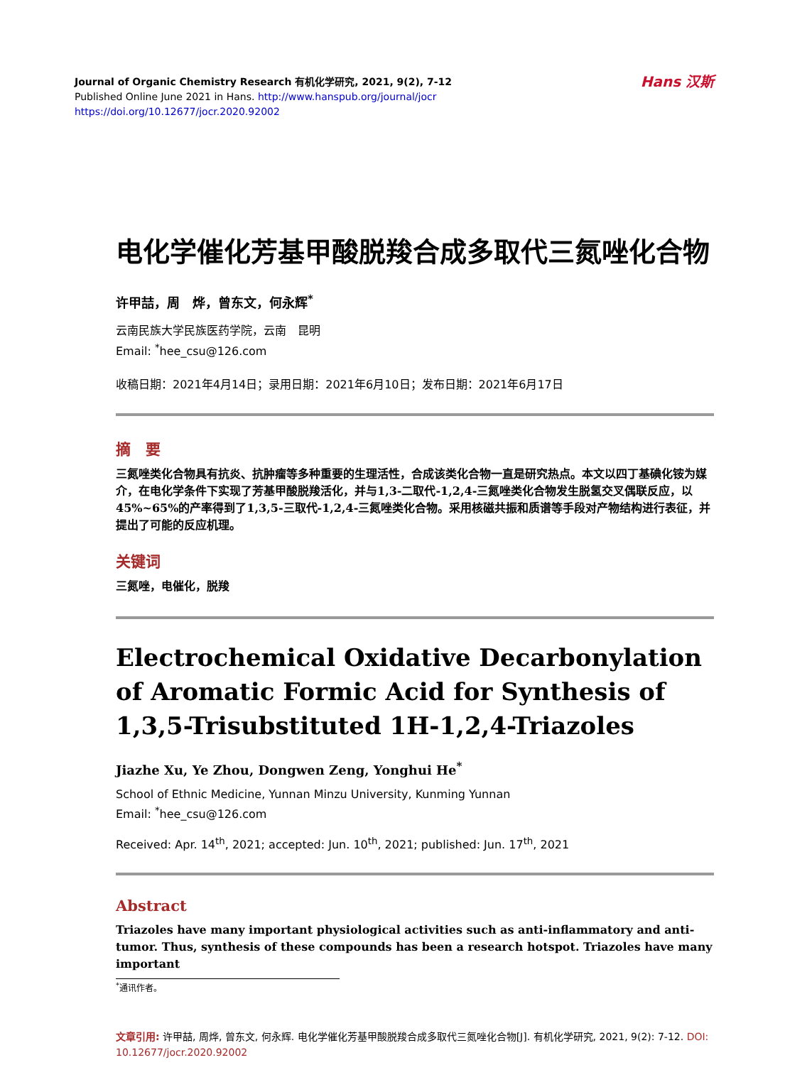Journal of Organic Chemistry Research 有机化学研究, 2021, 9(2), 7-12
Published Online June 2021 in Hans. http://www.hanspub.org/journal/jocr
https://doi.org/10.12677/jocr.2020.92002
Hans 汉斯
电化学催化芳基甲酸脱羧合成多取代三氮唑化合物
许甲喆，周　烨，曾东文，何永辉<sup>*</sup>
云南民族大学民族医药学院，云南　昆明
Email: <sup>*</sup>hee_csu@126.com
收稿日期：2021年4月14日；录用日期：2021年6月10日；发布日期：2021年6月17日
摘　要
三氮唑类化合物具有抗炎、抗肿瘤等多种重要的生理活性，合成该类化合物一直是研究热点。本文以四丁基碘化铵为媒介，在电化学条件下实现了芳基甲酸脱羧活化，并与1,3-二取代-1,2,4-三氮唑类化合物发生脱氢交叉偶联反应，以45%~65%的产率得到了1,3,5-三取代-1,2,4-三氮唑类化合物。采用核磁共振和质谱等手段对产物结构进行表征，并提出了可能的反应机理。
关键词
三氮唑，电催化，脱羧
Electrochemical Oxidative Decarbonylation of Aromatic Formic Acid for Synthesis of 1,3,5-Trisubstituted 1H-1,2,4-Triazoles
Jiazhe Xu, Ye Zhou, Dongwen Zeng, Yonghui He<sup>*</sup>
School of Ethnic Medicine, Yunnan Minzu University, Kunming Yunnan
Email: <sup>*</sup>hee_csu@126.com
Received: Apr. 14<sup>th</sup>, 2021; accepted: Jun. 10<sup>th</sup>, 2021; published: Jun. 17<sup>th</sup>, 2021
Abstract
Triazoles have many important physiological activities such as anti-inflammatory and anti-tumor. Thus, synthesis of these compounds has been a research hotspot. Triazoles have many important
<sup>*</sup> 通讯作者。
文章引用: 许甲喆, 周烨, 曾东文, 何永辉. 电化学催化芳基甲酸脱羧合成多取代三氮唑化合物[J]. 有机化学研究, 2021, 9(2): 7-12. DOI: 10.12677/jocr.2020.92002